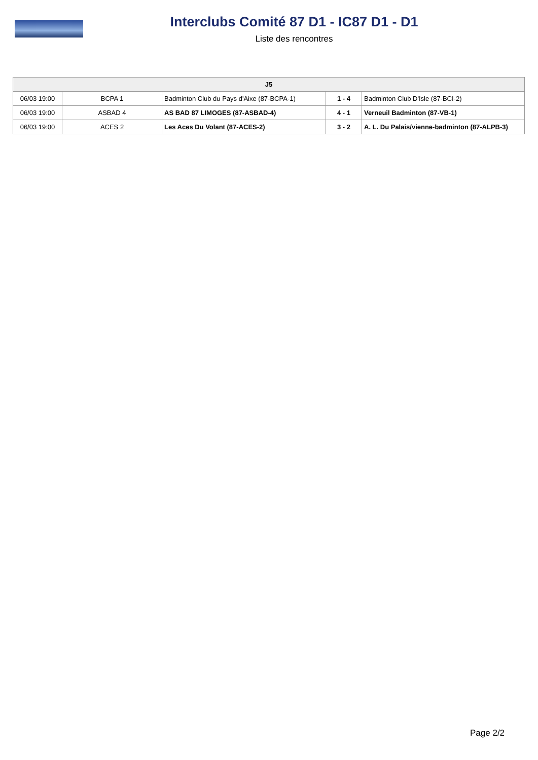Interclubs Comité 87 D1 - IC87 D1 - D1
Liste des rencontres
| J5 | | | | |
| --- | --- | --- | --- | --- |
| 06/03 19:00 | BCPA 1 | Badminton Club du Pays d'Aixe (87-BCPA-1) | 1 - 4 | Badminton Club D'Isle (87-BCI-2) |
| 06/03 19:00 | ASBAD 4 | AS BAD 87 LIMOGES (87-ASBAD-4) | 4 - 1 | Verneuil Badminton (87-VB-1) |
| 06/03 19:00 | ACES 2 | Les Aces Du Volant (87-ACES-2) | 3 - 2 | A. L. Du Palais/vienne-badminton (87-ALPB-3) |
Page 2/2